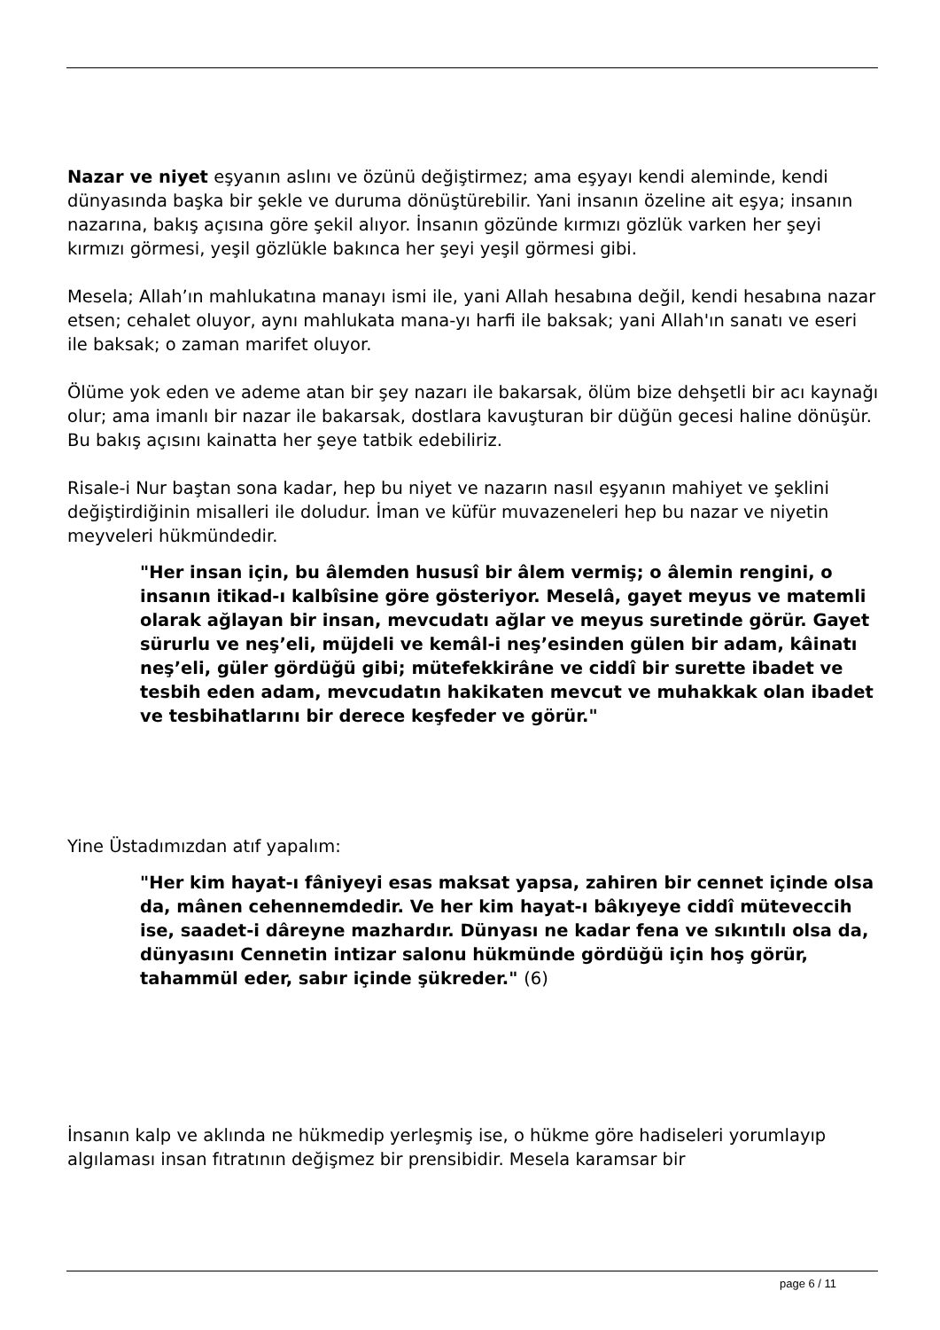Nazar ve niyet eşyanın aslını ve özünü değiştirmez; ama eşyayı kendi aleminde, kendi dünyasında başka bir şekle ve duruma dönüştürebilir. Yani insanın özeline ait eşya; insanın nazarına, bakış açısına göre şekil alıyor. İnsanın gözünde kırmızı gözlük varken her şeyi kırmızı görmesi, yeşil gözlükle bakınca her şeyi yeşil görmesi gibi.
Mesela; Allah’ın mahlukatına manayı ismi ile, yani Allah hesabına değil, kendi hesabına nazar etsen; cehalet oluyor, aynı mahlukata mana-yı harfi ile baksak; yani Allah'ın sanatı ve eseri ile baksak; o zaman marifet oluyor.
Ölüme yok eden ve ademe atan bir şey nazarı ile bakarsak, ölüm bize dehşetli bir acı kaynağı olur; ama imanlı bir nazar ile bakarsak, dostlara kavuşturan bir düğün gecesi haline dönüşür. Bu bakış açısını kainatta her şeye tatbik edebiliriz.
Risale-i Nur baştan sona kadar, hep bu niyet ve nazarın nasıl eşyanın mahiyet ve şeklini değiştirdiğinin misalleri ile doludur. İman ve küfür muvazeneleri hep bu nazar ve niyetin meyveleri hükmündedir.
"Her insan için, bu âlemden hususî bir âlem vermiş; o âlemin rengini, o insanın itikad-ı kalbîsine göre gösteriyor. Meselâ, gayet meyus ve matemli olarak ağlayan bir insan, mevcudatı ağlar ve meyus suretinde görür. Gayet sürurlu ve neş’eli, müjdeli ve kemâl-i neş’esinden gülen bir adam, kâinatı neş’eli, güler gördüğü gibi; mütefekkirâne ve ciddî bir surette ibadet ve tesbih eden adam, mevcudatın hakikaten mevcut ve muhakkak olan ibadet ve tesbihatlarını bir derece keşfeder ve görür."
Yine Üstadımızdan atıf yapalım:
"Her kim hayat-ı fâniyeyi esas maksat yapsa, zahiren bir cennet içinde olsa da, mânen cehennemdedir. Ve her kim hayat-ı bâkıyeye ciddî müteveccih ise, saadet-i dâreyne mazhardır. Dünyası ne kadar fena ve sıkıntılı olsa da, dünyasını Cennetin intizar salonu hükmünde gördüğü için hoş görür, tahammül eder, sabır içinde şükreder." (6)
İnsanın kalp ve aklında ne hükmedip yerleşmiş ise, o hükme göre hadiseleri yorumlayıp algılaması insan fıtratının değişmez bir prensibidir. Mesela karamsar bir
page 6 / 11